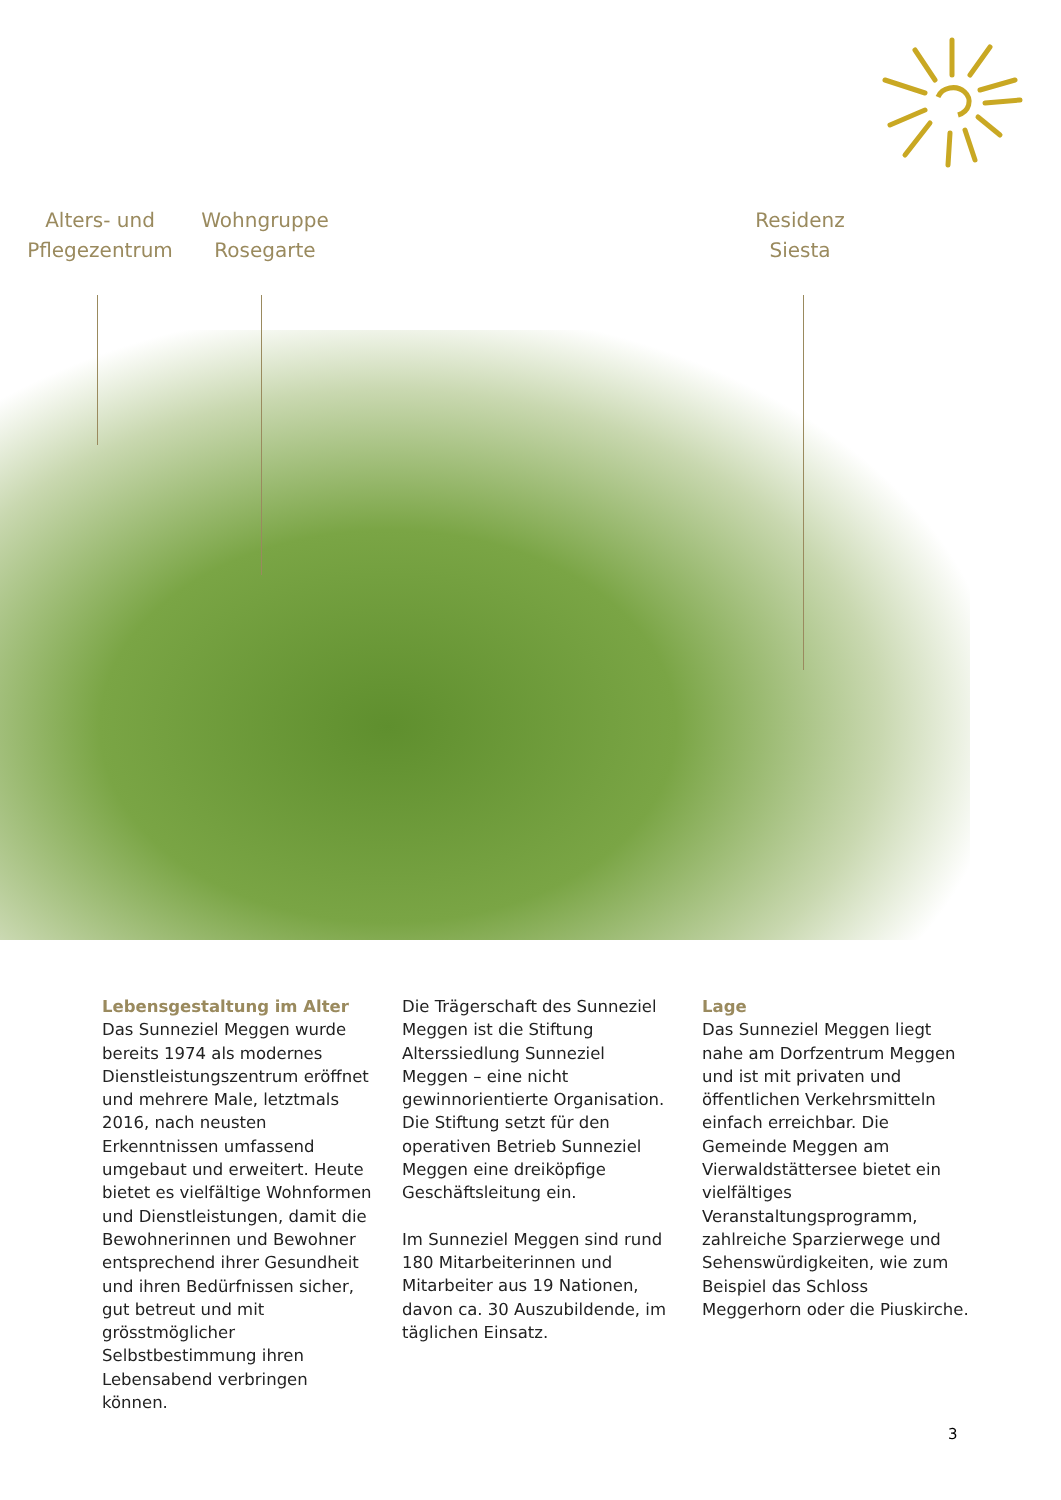Alters- und Pflegezentrum
Wohngruppe Rosegarte
Residenz Siesta
Lebensgestaltung im Alter
Das Sunneziel Meggen wurde bereits 1974 als modernes Dienstleistungszentrum eröffnet und mehrere Male, letztmals 2016, nach neusten Erkenntnissen umfassend umgebaut und erweitert. Heute bietet es vielfältige Wohnformen und Dienstleistungen, damit die Bewohnerinnen und Bewohner entsprechend ihrer Gesundheit und ihren Bedürfnissen sicher, gut betreut und mit grösstmöglicher Selbstbestimmung ihren Lebensabend verbringen können.
Die Trägerschaft des Sunneziel Meggen ist die Stiftung Alterssiedlung Sunneziel Meggen – eine nicht gewinnorientierte Organisation. Die Stiftung setzt für den operativen Betrieb Sunneziel Meggen eine dreiköpfige Geschäftsleitung ein.
Im Sunneziel Meggen sind rund 180 Mitarbeiterinnen und Mitarbeiter aus 19 Nationen, davon ca. 30 Auszubildende, im täglichen Einsatz.
Lage
Das Sunneziel Meggen liegt nahe am Dorfzentrum Meggen und ist mit privaten und öffentlichen Verkehrsmitteln einfach erreichbar. Die Gemeinde Meggen am Vierwaldstättersee bietet ein vielfältiges Veranstaltungsprogramm, zahlreiche Sparzierwege und Sehenswürdigkeiten, wie zum Beispiel das Schloss Meggerhorn oder die Piuskirche.
3